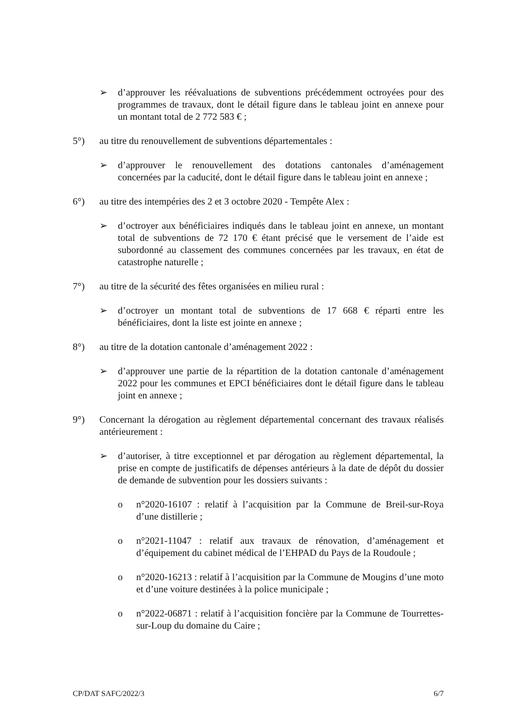➢ d’approuver les réévaluations de subventions précédemment octroyées pour des programmes de travaux, dont le détail figure dans le tableau joint en annexe pour un montant total de 2 772 583 € ;
5°) au titre du renouvellement de subventions départementales :
➢ d’approuver le renouvellement des dotations cantonales d’aménagement concernées par la caducité, dont le détail figure dans le tableau joint en annexe ;
6°) au titre des intempéries des 2 et 3 octobre 2020 - Tempête Alex :
➢ d’octroyer aux bénéficiaires indiqués dans le tableau joint en annexe, un montant total de subventions de 72 170 € étant précisé que le versement de l’aide est subordonné au classement des communes concernées par les travaux, en état de catastrophe naturelle ;
7°) au titre de la sécurité des fêtes organisées en milieu rural :
➢ d’octroyer un montant total de subventions de 17 668 € réparti entre les bénéficiaires, dont la liste est jointe en annexe ;
8°) au titre de la dotation cantonale d’aménagement 2022 :
➢ d’approuver une partie de la répartition de la dotation cantonale d’aménagement 2022 pour les communes et EPCI bénéficiaires dont le détail figure dans le tableau joint en annexe ;
9°) Concernant la dérogation au règlement départemental concernant des travaux réalisés antérieurement :
➢ d’autoriser, à titre exceptionnel et par dérogation au règlement départemental, la prise en compte de justificatifs de dépenses antérieurs à la date de dépôt du dossier de demande de subvention pour les dossiers suivants :
o n°2020-16107 : relatif à l’acquisition par la Commune de Breil-sur-Roya d’une distillerie ;
o n°2021-11047 : relatif aux travaux de rénovation, d’aménagement et d’équipement du cabinet médical de l’EHPAD du Pays de la Roudoule ;
o n°2020-16213 : relatif à l’acquisition par la Commune de Mougins d’une moto et d’une voiture destinées à la police municipale ;
o n°2022-06871 : relatif à l’acquisition foncière par la Commune de Tourrettes-sur-Loup du domaine du Caire ;
CP/DAT SAFC/2022/3 6/7